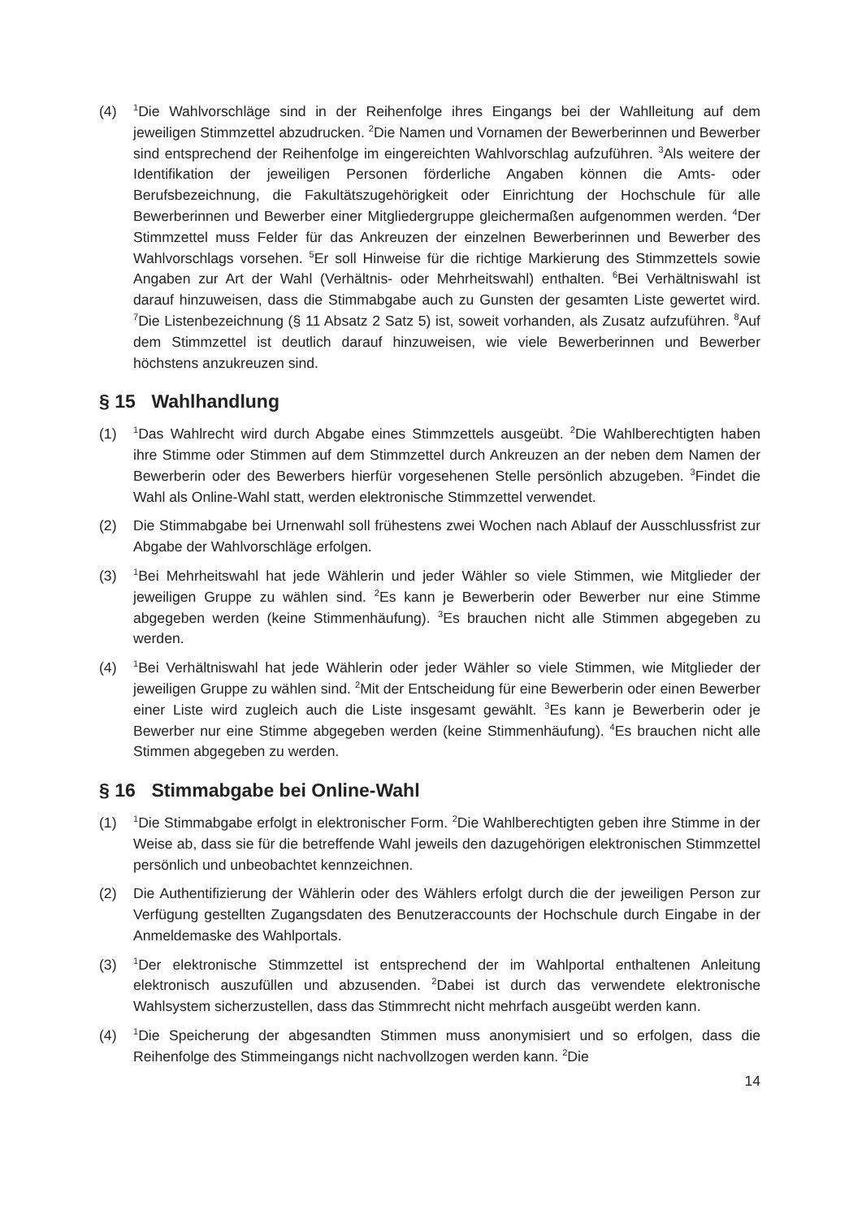(4)
<sup>1</sup> Die Wahlvorschläge sind in der Reihenfolge ihres Eingangs bei der Wahlleitung auf dem jeweiligen Stimmzettel abzudrucken. <sup>2</sup>Die Namen und Vornamen der Bewerberinnen und Bewerber sind entsprechend der Reihenfolge im eingereichten Wahlvorschlag aufzuführen. <sup>3</sup>Als weitere der Identifikation der jeweiligen Personen förderliche Angaben können die Amts- oder Berufsbezeichnung, die Fakultätszugehörigkeit oder Einrichtung der Hochschule für alle Bewerberinnen und Bewerber einer Mitgliedergruppe gleichermaßen aufgenommen werden. <sup>4</sup>Der Stimmzettel muss Felder für das Ankreuzen der einzelnen Bewerberinnen und Bewerber des Wahlvorschlags vorsehen. <sup>5</sup>Er soll Hinweise für die richtige Markierung des Stimmzettels sowie Angaben zur Art der Wahl (Verhältnis- oder Mehrheitswahl) enthalten. <sup>6</sup>Bei Verhältniswahl ist darauf hinzuweisen, dass die Stimmabgabe auch zu Gunsten der gesamten Liste gewertet wird. <sup>7</sup>Die Listenbezeichnung (§ 11 Absatz 2 Satz 5) ist, soweit vorhanden, als Zusatz aufzuführen. <sup>8</sup>Auf dem Stimmzettel ist deutlich darauf hinzuweisen, wie viele Bewerberinnen und Bewerber höchstens anzukreuzen sind.
§ 15 Wahlhandlung
(1)
<sup>1</sup> Das Wahlrecht wird durch Abgabe eines Stimmzettels ausgeübt. <sup>2</sup>Die Wahlberechtigten haben ihre Stimme oder Stimmen auf dem Stimmzettel durch Ankreuzen an der neben dem Namen der Bewerberin oder des Bewerbers hierfür vorgesehenen Stelle persönlich abzugeben. <sup>3</sup>Findet die Wahl als Online-Wahl statt, werden elektronische Stimmzettel verwendet.
(2) Die Stimmabgabe bei Urnenwahl soll frühestens zwei Wochen nach Ablauf der Ausschlussfrist zur Abgabe der Wahlvorschläge erfolgen.
(3)
<sup>1</sup> Bei Mehrheitswahl hat jede Wählerin und jeder Wähler so viele Stimmen, wie Mitglieder der jeweiligen Gruppe zu wählen sind. <sup>2</sup>Es kann je Bewerberin oder Bewerber nur eine Stimme abgegeben werden (keine Stimmenhäufung). <sup>3</sup>Es brauchen nicht alle Stimmen abgegeben zu werden.
(4)
<sup>1</sup> Bei Verhältniswahl hat jede Wählerin oder jeder Wähler so viele Stimmen, wie Mitglieder der jeweiligen Gruppe zu wählen sind. <sup>2</sup>Mit der Entscheidung für eine Bewerberin oder einen Bewerber einer Liste wird zugleich auch die Liste insgesamt gewählt. <sup>3</sup>Es kann je Bewerberin oder je Bewerber nur eine Stimme abgegeben werden (keine Stimmenhäufung). <sup>4</sup>Es brauchen nicht alle Stimmen abgegeben zu werden.
§ 16 Stimmabgabe bei Online-Wahl
(1)
<sup>1</sup> Die Stimmabgabe erfolgt in elektronischer Form. <sup>2</sup>Die Wahlberechtigten geben ihre Stimme in der Weise ab, dass sie für die betreffende Wahl jeweils den dazugehörigen elektronischen Stimmzettel persönlich und unbeobachtet kennzeichnen.
(2) Die Authentifizierung der Wählerin oder des Wählers erfolgt durch die der jeweiligen Person zur Verfügung gestellten Zugangsdaten des Benutzeraccounts der Hochschule durch Eingabe in der Anmeldemaske des Wahlportals.
(3)
<sup>1</sup> Der elektronische Stimmzettel ist entsprechend der im Wahlportal enthaltenen Anleitung elektronisch auszufüllen und abzusenden. <sup>2</sup>Dabei ist durch das verwendete elektronische Wahlsystem sicherzustellen, dass das Stimmrecht nicht mehrfach ausgeübt werden kann.
(4)
<sup>1</sup> Die Speicherung der abgesandten Stimmen muss anonymisiert und so erfolgen, dass die Reihenfolge des Stimmeingangs nicht nachvollzogen werden kann. <sup>2</sup>Die
14